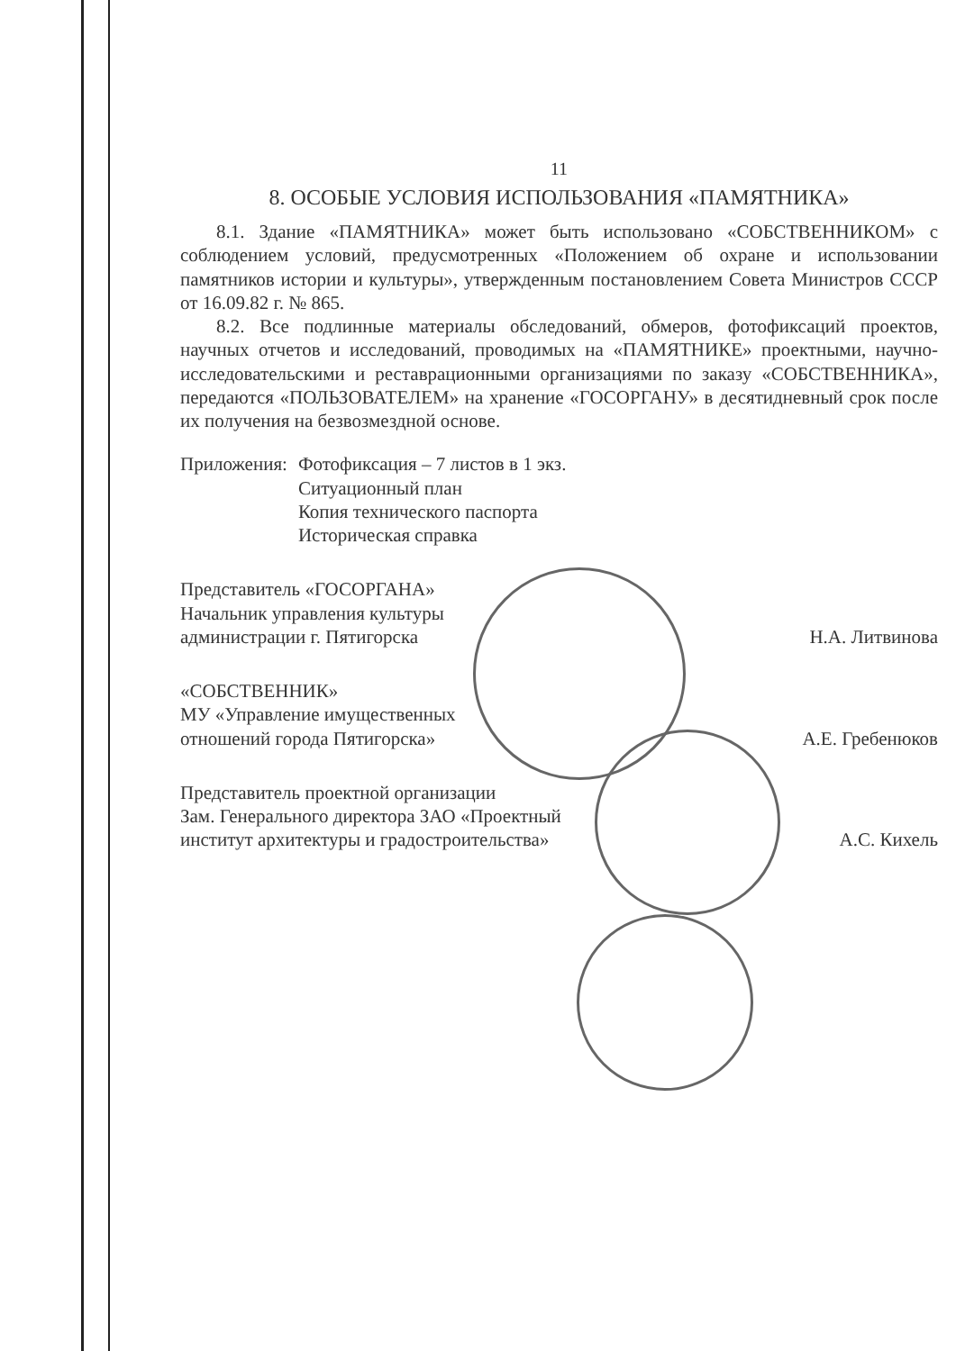11
8. ОСОБЫЕ УСЛОВИЯ ИСПОЛЬЗОВАНИЯ «ПАМЯТНИКА»
8.1. Здание «ПАМЯТНИКА» может быть использовано «СОБСТВЕННИКОМ» с соблюдением условий, предусмотренных «Положением об охране и использовании памятников истории и культуры», утвержденным постановлением Совета Министров СССР от 16.09.82 г. № 865.
8.2. Все подлинные материалы обследований, обмеров, фотофиксаций проектов, научных отчетов и исследований, проводимых на «ПАМЯТНИКЕ» проектными, научно-исследовательскими и реставрационными организациями по заказу «СОБСТВЕННИКА», передаются «ПОЛЬЗОВАТЕЛЕМ» на хранение «ГОСОРГАНУ» в десятидневный срок после их получения на безвозмездной основе.
Приложения: Фотофиксация – 7 листов в 1 экз.
Ситуационный план
Копия технического паспорта
Историческая справка
Представитель «ГОСОРГАНА»
Начальник управления культуры
администрации г. Пятигорска
Н.А. Литвинова
«СОБСТВЕННИК»
МУ «Управление имущественных
отношений города Пятигорска»
А.Е. Гребенюков
Представитель проектной организации
Зам. Генерального директора ЗАО «Проектный
институт архитектуры и градостроительства»
А.С. Кихель